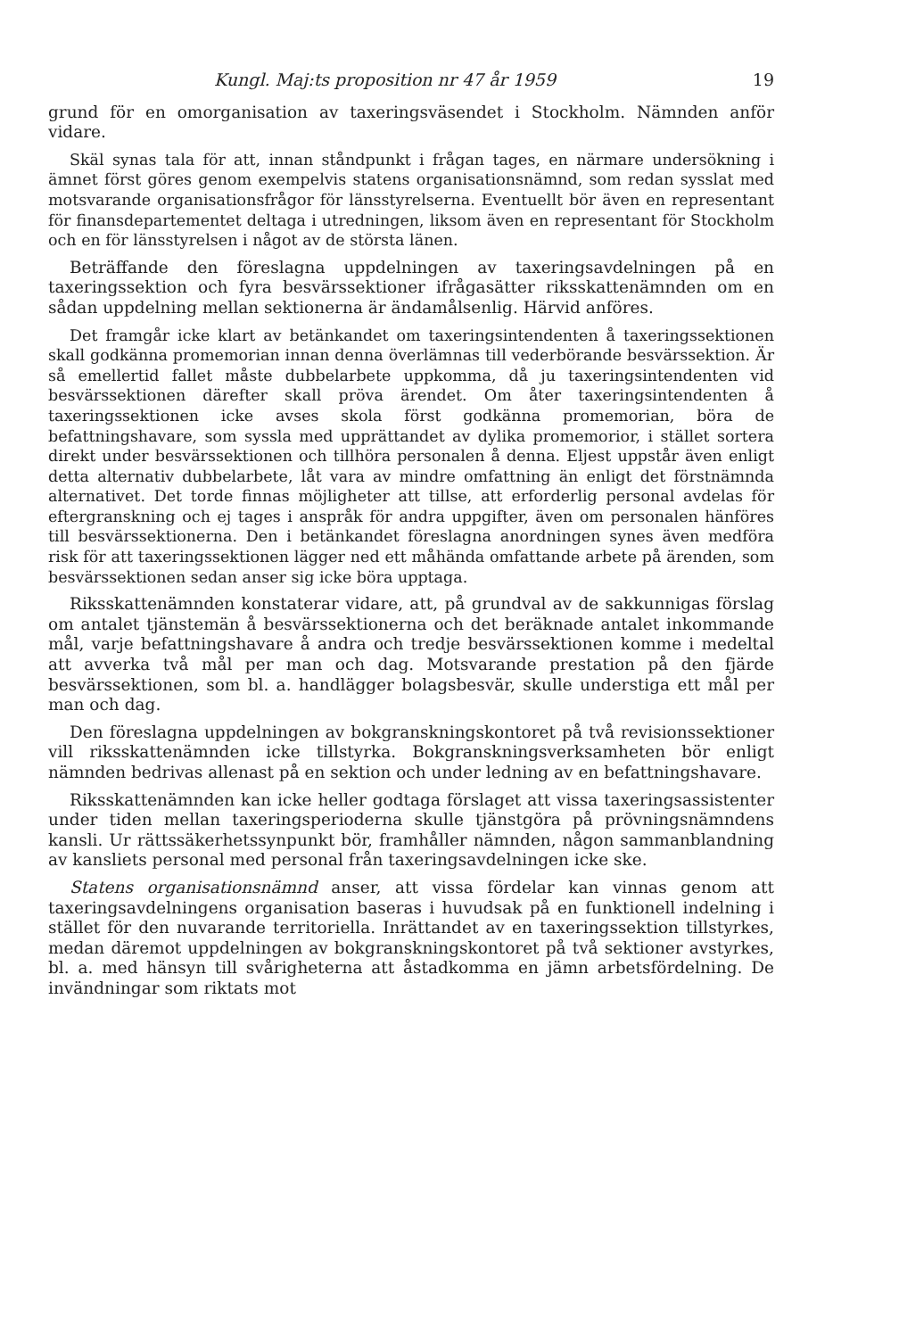Kungl. Maj:ts proposition nr 47 år 1959 19
grund för en omorganisation av taxeringsväsendet i Stockholm. Nämnden anför vidare.
Skäl synas tala för att, innan ståndpunkt i frågan tages, en närmare undersökning i ämnet först göres genom exempelvis statens organisationsnämnd, som redan sysslat med motsvarande organisationsfrågor för länsstyrelserna. Eventuellt bör även en representant för finansdepartementet deltaga i utredningen, liksom även en representant för Stockholm och en för länsstyrelsen i något av de största länen.
Beträffande den föreslagna uppdelningen av taxeringsavdelningen på en taxeringssektion och fyra besvärssektioner ifrågasätter riksskattenämnden om en sådan uppdelning mellan sektionerna är ändamålsenlig. Härvid anföres.
Det framgår icke klart av betänkandet om taxeringsintendenten å taxeringssektionen skall godkänna promemorian innan denna överlämnas till vederbörande besvärssektion. Är så emellertid fallet måste dubbelarbete uppkomma, då ju taxeringsintendenten vid besvärssektionen därefter skall pröva ärendet. Om åter taxeringsintendenten å taxeringssektionen icke avses skola först godkänna promemorian, böra de befattningshavare, som syssla med upprättandet av dylika promemorior, i stället sortera direkt under besvärssektionen och tillhöra personalen å denna. Eljest uppstår även enligt detta alternativ dubbelarbete, låt vara av mindre omfattning än enligt det förstnämnda alternativet. Det torde finnas möjligheter att tillse, att erforderlig personal avdelas för eftergranskning och ej tages i anspråk för andra uppgifter, även om personalen hänföres till besvärssektionerna. Den i betänkandet föreslagna anordningen synes även medföra risk för att taxeringssektionen lägger ned ett måhända omfattande arbete på ärenden, som besvärssektionen sedan anser sig icke böra upptaga.
Riksskattenämnden konstaterar vidare, att, på grundval av de sakkunnigas förslag om antalet tjänstemän å besvärssektionerna och det beräknade antalet inkommande mål, varje befattningshavare å andra och tredje besvärssektionen komme i medeltal att avverka två mål per man och dag. Motsvarande prestation på den fjärde besvärssektionen, som bl. a. handlägger bolagsbesvär, skulle understiga ett mål per man och dag.
Den föreslagna uppdelningen av bokgranskningskontoret på två revisionssektioner vill riksskattenämnden icke tillstyrka. Bokgranskningsverksamheten bör enligt nämnden bedrivas allenast på en sektion och under ledning av en befattningshavare.
Riksskattenämnden kan icke heller godtaga förslaget att vissa taxeringsassistenter under tiden mellan taxeringsperioderna skulle tjänstgöra på prövningsnämndens kansli. Ur rättssäkerhetssynpunkt bör, framhåller nämnden, någon sammanblandning av kansliets personal med personal från taxeringsavdelningen icke ske.
Statens organisationsnämnd anser, att vissa fördelar kan vinnas genom att taxeringsavdelningens organisation baseras i huvudsak på en funktionell indelning i stället för den nuvarande territoriella. Inrättandet av en taxeringssektion tillstyrkes, medan däremot uppdelningen av bokgranskningskontoret på två sektioner avstyrkes, bl. a. med hänsyn till svårigheterna att åstadkomma en jämn arbetsfördelning. De invändningar som riktats mot